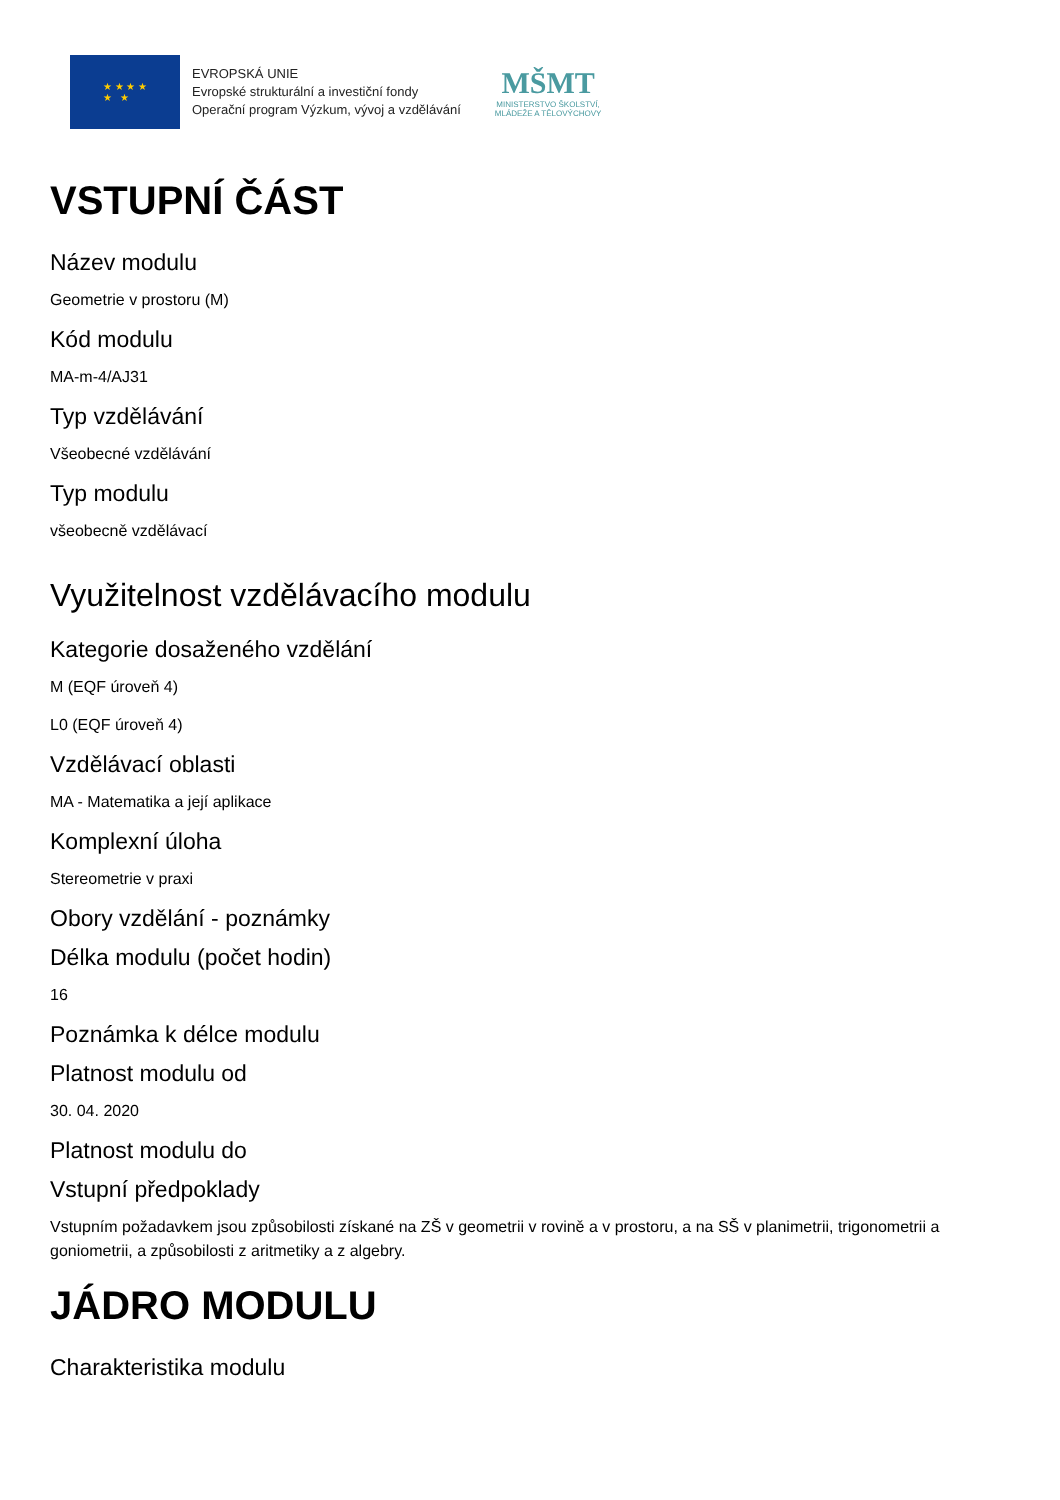★ ★ ★ ★
★ ★
EVROPSKÁ UNIE
Evropské strukturální a investiční fondy
Operační program Výzkum, vývoj a vzdělávání
MŠMT
MINISTERSTVO ŠKOLSTVÍ,
MLÁDEŽE A TĚLOVÝCHOVY
VSTUPNÍ ČÁST
Název modulu
Geometrie v prostoru (M)
Kód modulu
MA-m-4/AJ31
Typ vzdělávání
Všeobecné vzdělávání
Typ modulu
všeobecně vzdělávací
Využitelnost vzdělávacího modulu
Kategorie dosaženého vzdělání
M (EQF úroveň 4)
L0 (EQF úroveň 4)
Vzdělávací oblasti
MA - Matematika a její aplikace
Komplexní úloha
Stereometrie v praxi
Obory vzdělání - poznámky
Délka modulu (počet hodin)
16
Poznámka k délce modulu
Platnost modulu od
30. 04. 2020
Platnost modulu do
Vstupní předpoklady
Vstupním požadavkem jsou způsobilosti získané na ZŠ v geometrii v rovině a v prostoru, a na SŠ v planimetrii, trigonometrii a goniometrii, a způsobilosti z aritmetiky a z algebry.
JÁDRO MODULU
Charakteristika modulu